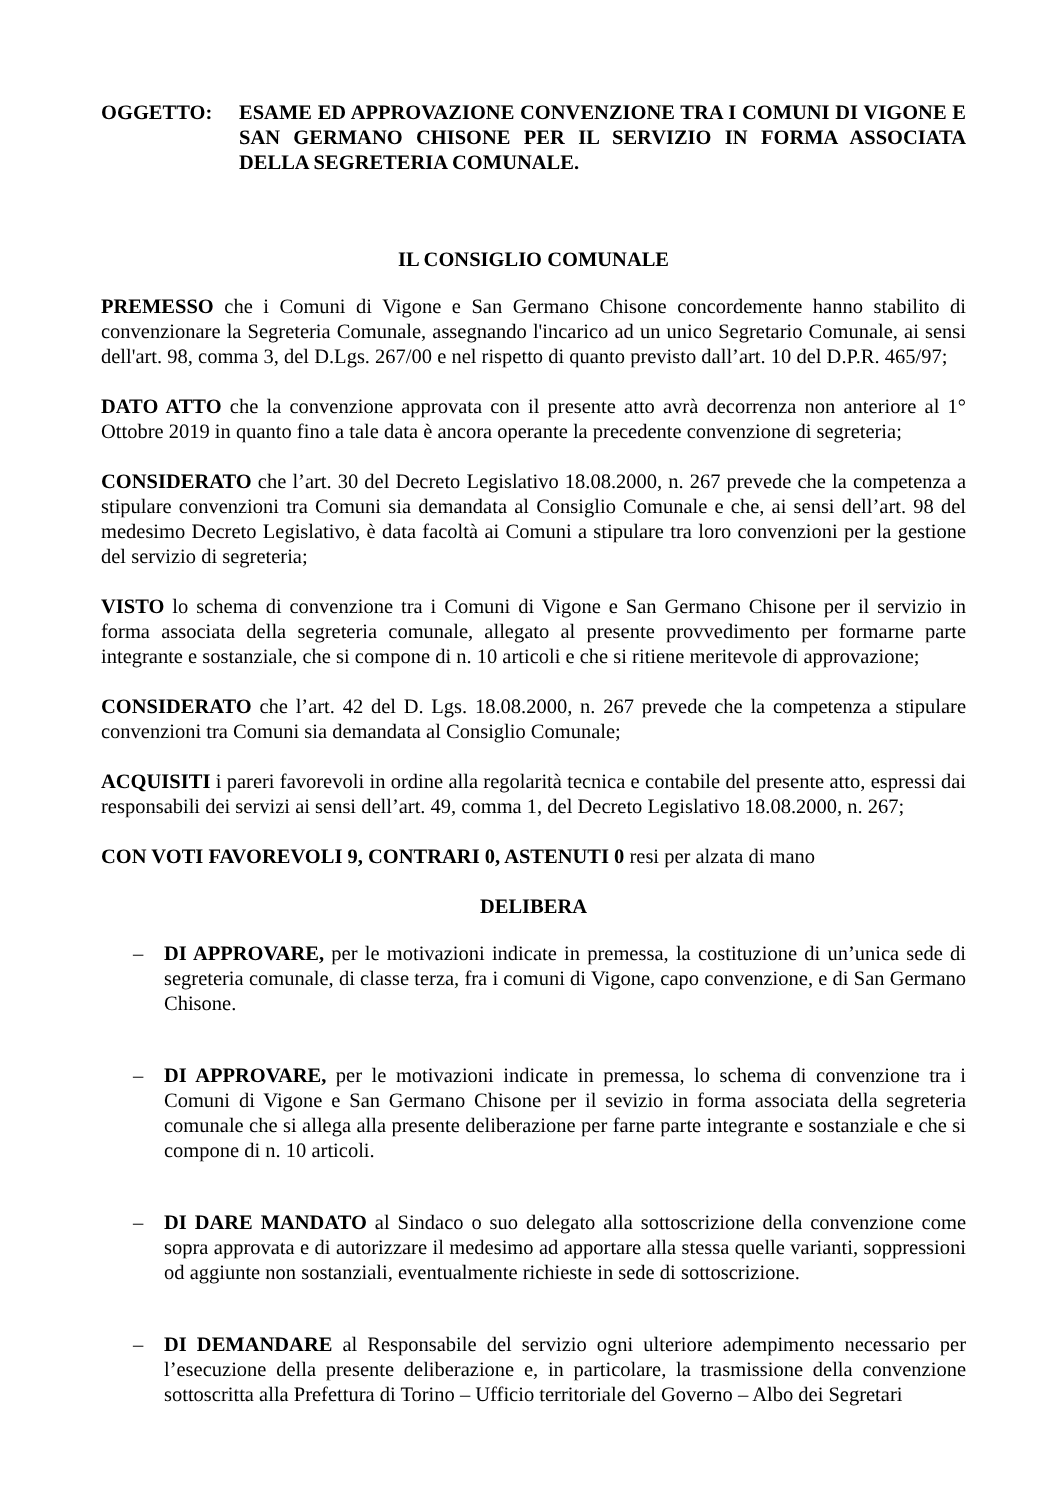OGGETTO: ESAME ED APPROVAZIONE CONVENZIONE TRA I COMUNI DI VIGONE E SAN GERMANO CHISONE PER IL SERVIZIO IN FORMA ASSOCIATA DELLA SEGRETERIA COMUNALE.
IL CONSIGLIO COMUNALE
PREMESSO che i Comuni di Vigone e San Germano Chisone concordemente hanno stabilito di convenzionare la Segreteria Comunale, assegnando l'incarico ad un unico Segretario Comunale, ai sensi dell'art. 98, comma 3, del D.Lgs. 267/00 e nel rispetto di quanto previsto dall’art. 10 del D.P.R. 465/97;
DATO ATTO che la convenzione approvata con il presente atto avrà decorrenza non anteriore al 1° Ottobre 2019 in quanto fino a tale data è ancora operante la precedente convenzione di segreteria;
CONSIDERATO che l’art. 30 del Decreto Legislativo 18.08.2000, n. 267 prevede che la competenza a stipulare convenzioni tra Comuni sia demandata al Consiglio Comunale e che, ai sensi dell’art. 98 del medesimo Decreto Legislativo, è data facoltà ai Comuni a stipulare tra loro convenzioni per la gestione del servizio di segreteria;
VISTO lo schema di convenzione tra i Comuni di Vigone e San Germano Chisone per il servizio in forma associata della segreteria comunale, allegato al presente provvedimento per formarne parte integrante e sostanziale, che si compone di n. 10 articoli e che si ritiene meritevole di approvazione;
CONSIDERATO che l’art. 42 del D. Lgs. 18.08.2000, n. 267 prevede che la competenza a stipulare convenzioni tra Comuni sia demandata al Consiglio Comunale;
ACQUISITI i pareri favorevoli in ordine alla regolarità tecnica e contabile del presente atto, espressi dai responsabili dei servizi ai sensi dell’art. 49, comma 1, del Decreto Legislativo 18.08.2000, n. 267;
CON VOTI FAVOREVOLI 9, CONTRARI 0, ASTENUTI 0 resi per alzata di mano
DELIBERA
– DI APPROVARE, per le motivazioni indicate in premessa, la costituzione di un’unica sede di segreteria comunale, di classe terza, fra i comuni di Vigone, capo convenzione, e di San Germano Chisone.
– DI APPROVARE, per le motivazioni indicate in premessa, lo schema di convenzione tra i Comuni di Vigone e San Germano Chisone per il sevizio in forma associata della segreteria comunale che si allega alla presente deliberazione per farne parte integrante e sostanziale e che si compone di n. 10 articoli.
– DI DARE MANDATO al Sindaco o suo delegato alla sottoscrizione della convenzione come sopra approvata e di autorizzare il medesimo ad apportare alla stessa quelle varianti, soppressioni od aggiunte non sostanziali, eventualmente richieste in sede di sottoscrizione.
– DI DEMANDARE al Responsabile del servizio ogni ulteriore adempimento necessario per l’esecuzione della presente deliberazione e, in particolare, la trasmissione della convenzione sottoscritta alla Prefettura di Torino – Ufficio territoriale del Governo – Albo dei Segretari